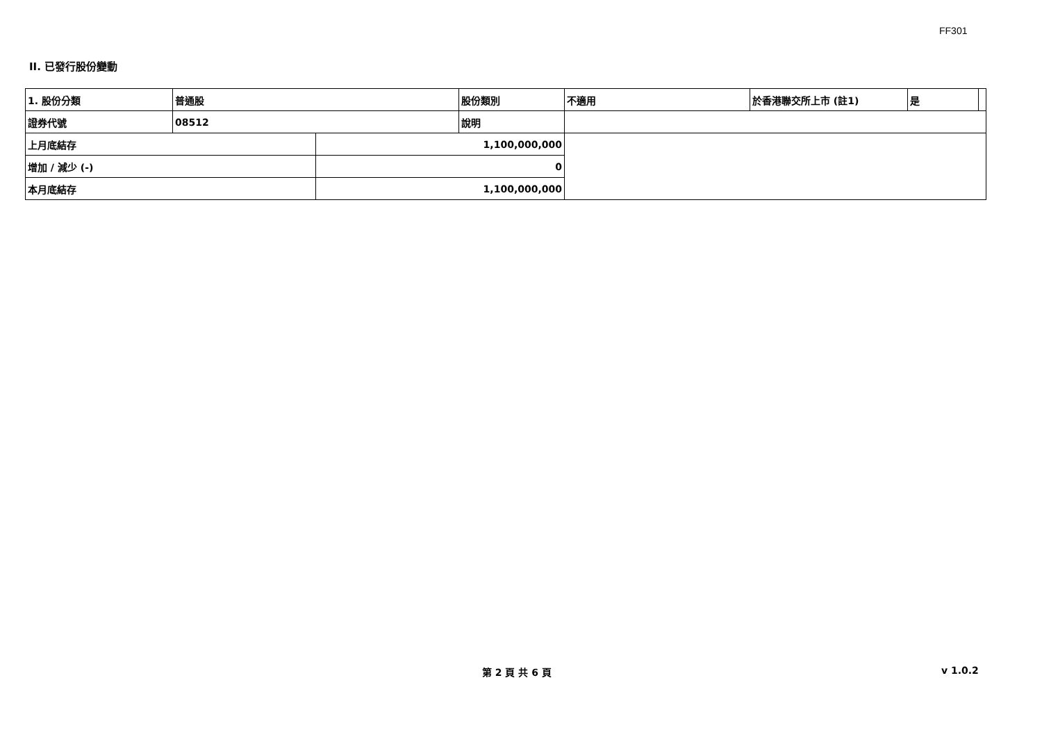FF301
II. 已發行股份變動
| 1. 股份分類 | 普通股 | | 股份類別 | 不適用 | 於香港聯交所上市 (註1) | 是 | |
| 證券代號 | 08512 | | 說明 | | | | |
| 上月底結存 | | 1,100,000,000 | | | | | |
| 增加 / 減少 (-) | | 0 | | | | | |
| 本月底結存 | | 1,100,000,000 | | | | | |
第 2 頁 共 6 頁 v 1.0.2